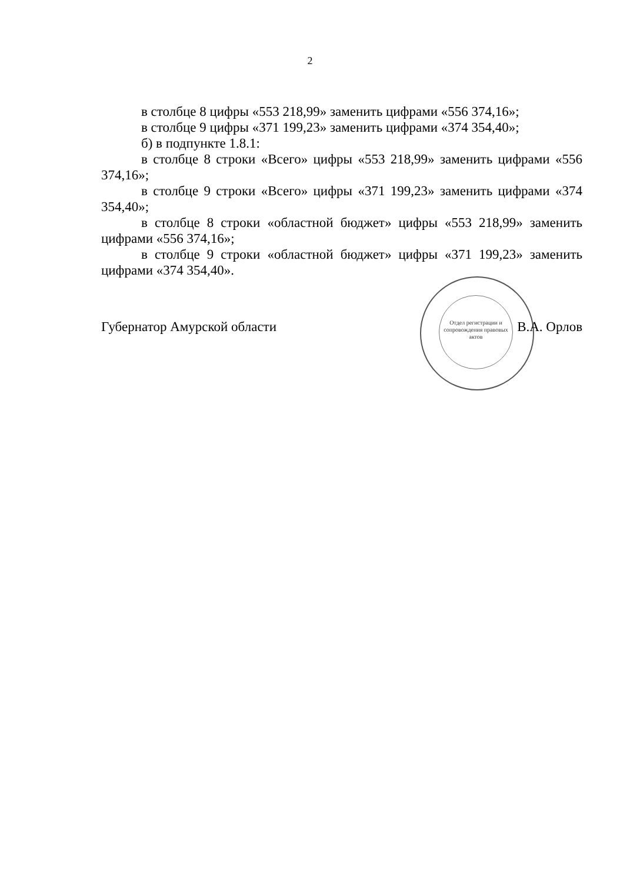2
в столбце 8 цифры «553 218,99» заменить цифрами «556 374,16»;
в столбце 9 цифры «371 199,23» заменить цифрами «374 354,40»;
б) в подпункте 1.8.1:
в столбце 8 строки «Всего» цифры «553 218,99» заменить цифрами «556 374,16»;
в столбце 9 строки «Всего» цифры «371 199,23» заменить цифрами «374 354,40»;
в столбце 8 строки «областной бюджет» цифры «553 218,99» заменить цифрами «556 374,16»;
в столбце 9 строки «областной бюджет» цифры «371 199,23» заменить цифрами «374 354,40».
Отдел регистрации и сопровождения правовых актов
Губернатор Амурской области В.А. Орлов